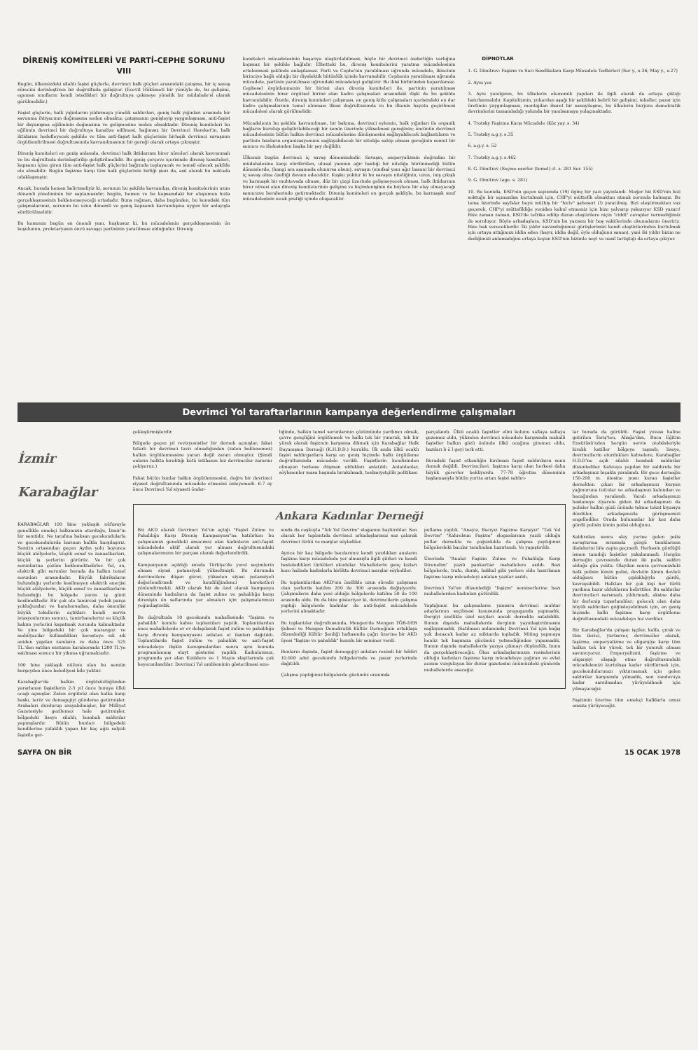DİRENİŞ KOMİTELERİ VE PARTİ-CEPHE SORUNU
VIII
Bugün, ülkemizdeki silahlı faşist güçlerle, devrimci halk güçleri arasındaki çatışma, bir iç savaş sürecini derinleştiren bir doğrultuda gelişiyor. (Ecevit Hükümeti bir yönüyle de, bu gelişimi, egemen sınıfların kendi istedikleri bir doğrultuya çekmeye yönelik bir müdahale'si olarak görülmelidir.)
Faşist güçlerin, halk yığınlarını yıldırmaya yönelik saldırıları, geniş halk yığınları arasında bir savunma ihtiyacının doğmasına neden olmakta; çatışmanın genişleyip yaygınlaşması, anti-faşist bir dayanışma eğiliminin doğmasına ve gelişmesine neden olmaktadır. Direniş komiteleri bu eğilimin devrimci bir doğrultuya kanalize edilmesi, bağımsız bir Devrimci Hareket'in, halk iktidarını hedefleyecek şekilde ve tüm anti-faşist halk güçlerinin birleşik devrimci savaşının örgütlendirilmesi doğrultusunda kavranılmasının bir gereği olarak ortaya çıkmıştır.
Direniş komiteleri en geniş anlamda, devrimci halk iktidarının birer nüveleri olarak kavranmalı ve bu doğrultuda derinleştirilip geliştirilmelidir. Bu geniş çerçeve içerisinde direniş komiteleri, kapsamı içine giren tüm anti-faşist halk güçlerini bağrında toplayacak ve temsil edecek şekilde ele alınabilir. Bugün faşizme karşı tüm halk güçlerinin birliği şiarı da, asıl olarak bu noktada odaklaşmıştır.
Ancak, burada hemen belirtmeliyiz ki, sorunun bu şekilde kavranılışı, direniş komitelerinin uzun dönemli yöneliminin bir saptamasıdır; bugün, hemen ve bu kapsamdaki bir oluşumun hızla gerçekleşmesinin beklenemeyeceği ortadadır. Buna rağmen, daha bugünden, bu konudaki tüm çalışmalarımız, sorunun bu uzun dönemli ve geniş kapsamlı kavranılışına uygun bir anlayışla sürdürülmelidir.
Bu konunun bugün en önemli yanı, kuşkusuz ki, bu mücadelenin gerçekleşmesinin ön koşulunun, proletaryanın öncü savaşçı partisinin yaratılması olduğudur. Direniş
komiteleri mücadelesinin başarıya ulaştırılabilmesi, böyle bir devrimci önderliğin varlığına kopmaz bir şekilde bağlıdır. Elbetteki bu, direniş komitelerini yaratma mücadelesinin ertelenmesi şeklinde anlaşılamaz. Parti ve Cephe'nin yaratılması uğrunda mücadele, ikincinin birinciye bağlı olduğu bir diyalektik bütünlük içinde kavranabilir. Cephenin yaratılması uğrunda mücadele, partinin yaratılması uğrundaki mücadeleyi geliştirir. Bu ikisi birbirinden koparılamaz. Cephesel örgütlenmenin bir birimi olan direniş komiteleri ile, partinin yaratılması mücadelesinin birer örgütsel birimi olan kadro çalışmaları arasındaki ilişki de bu şekilde kavranılabilir. Özetle, direniş komiteleri çalışması, en geniş kitle çalışmaları içerisindeki en dar kadro çalışmalarının temel alınması ilkesi doğrultusunda ve bu ilkenin hayata geçirilmesi mücadelesi olarak görülmelidir.
Mücadelenin bu şekilde kavranılması, bir bakıma, devrimci eylemin, halk yığınları ile organik bağların kurulup geliştirilebileceği bir zemin üzerinde yükselmesi gereğinin; öncünün devrimci mücadelesinin bütün halkın devrimci mücadelesine dönüşmesini sağlayabilecek bağlantıların ve partinin bunların organizasyonunu sağlayabilecek bir niteliğe sahip olması gereğinin somut bir sonucu ve ifadesinden başka bir şey değildir.
Ülkemiz bugün devrimci iç savaş dönemindedir. Savaşın, emperyalizmin doğrudan bir müdahalesine karşı sürdürülen, ulusal yanının ağır bastığı bir niteliğe bürünmediği bütün dönemlerde, (hangi ara aşamada olunursa olsun), savaşın (sınıfsal yanı ağır basan) bir devrimci iç savaş olma özelliği devam edecektir. Kuşku yoktur ki bu savaşın niteliğinin, uzun, iniş çıkışlı ve karmaşık bir muhtevada olması, düz bir çizgi üzerinde gelişmeyecek olması, halk iktidarının birer nüvesi olan direniş komitelerinin gelişimi ve biçimlenişinin de böylece bir olay olmayacağı sonucunu beraberinde getirmektedir. Direniş komiteleri en gerçek şekliyle, bu karmaşık sınıf mücadelesinin sıcak pratiği içinde oluşacaktır.
DİPNOTLAR
1. G. Dimitrov: Faşizm ve Sarı Sendikalara Karşı Mücadele Tedbirleri (Ser y., s.36; May y., s.27)
2. Aynı yer.
3. Aynı yanılgının, bu ülkelerin ekonomik yapıları ile ilgili olarak da ortaya çıktığı hatırlanmalıdır. Kapitalizmin, yukardan aşağı bir şekildeki belirli bir gelişimi, tekeller, pazar için üretimin yaygınlaşması, montajdan ibaret bir sanayileşme, bu ülkelerin burjuva demokratik devrimlerini tamamladığı yolunda bir yanılsamaya yolaçmaktadır.
4. Trotsky Faşizme Karşı Mücadele (Köz yay. s. 34)
5. Trotsky a.g.y. s.35
6. a.g.y. s. 52
7. Trotsky a.g.y. s.462
8. G. Dimitrov (Seçme eserler (temel) cl. s. 281 Ser. 155)
9. G. Dimitrov (age. s. 281)
10. Bu konuda, KSD'nin geçen sayısında (19) ilginç bir yazı yayınlandı. Meğer biz KSD'nin bizi soktuğu bir açmazdan kurtulmak için, CHP'yi müttefik olmaktan atmak zorunda kalmışız. Bu tema üzerinde sayfalar boyu müthiş bir "hiciv" şaheseri (!) yaratılmış. Bizi eleştirmekten vaz geçerek, CHP'yi müttefikliğe yeniden kabul etmemiz için bize yalvarıp yakarıyor KSD yazarı! Bize zaman zaman, KSD'de tefrika edilip duran eleştirilere niçin "ciddi" cevaplar vermediğimiz de soruluyor. Böyle arkadaşlara, KSD'nin bu yazısını bir boş vakitlerinde okumalarını öneririz. Bize hak vereceklerdir. İki yıldır savunduğumuz görüşlerimizi kendi eleştirilerinden kurtulmak için ortaya attığımızı iddia eden (hayır, iddia değil, öyle olduğunu sanan), yani iki yıldır bizim ne dediğimizi anlamadığını ortaya koyan KSD'nin bizimle neyi ve nasıl tartıştığı da ortaya çıkıyor.
Devrimci Yol taraftarlarının kampanya değerlendirme çalışmaları
İzmir
Karabağlar
KARABAĞLAR 100 bine yaklaşık nüfusuyla genellikle emekçi halkımızın oturduğu, İzmir'in bir semtidir. Ne tarafına baksan gecekondularla ve gecekondularda barınan halkla karşılaşırız. Semtin ortasından geçen Aydın yolu boyunca küçük atölyelerle, küçük esnaf ve zanaatkarları, küçük iş yerlerini görürüz. Ve bir çok sorunlarına çözüm beklemektedirler. Yol, su, elektrik gibi sorunlar burada da halkın temel sorunları arasındadır. Büyük fabrikaların bulunduğu yerlerde kesilmeyen elektrik enerjisi küçük atölyelerin, küçük esnaf ve zanaatkarların bulunduğu bu bölgede yarım iş günü kesilmektedir. Bir çok oto tamircisi yedek parça yokluğundan ve karaborsadan, daha önemlisi büyük tekellerin açtıkları kendi servis istasyonlarının sonucu, tamirhanelerini ve küçük bakım yerlerini kapatmak zorunda kalmaktadır. Ve yine bölgedeki bir çok marangoz ve mobilyacılar kullandıkları keresteye sık sık aniden yapılan zamların ve daha önce 525 TL.'den satılan suntanın karaborsada 1200 TL'ye satılması sonucu bir yıkıma uğramaktadır.
100 bine yaklaşık nüfusu olan bu semtin herşeyden önce belediyesi bile yoktur.
Karabağlar'da halkın örgütsüzlüğünden yararlanan faşistlerin 2-3 yıl önce buraya ülkü ocağı açmışlar. Zaten örgütsüz olan halka karşı baskı, terör ve demagojiyi gündeme getirmişler. Arabaları durdurup arayabilmişler, bir Milliyet Gazetesiyle gezilemez hale getirmişler, bölgedeki liseye silahlı, bombalı saldırılar yapmışlardır. Bütün bunları bölgedeki kendilerine yataklık yapan bir kaç ağzı salyalı faşistle ger-
çekleştirmişlerdir.
Bölgede geçen yıl revizyonistler bir dernek açmışlar, fakat tutarlı bir devrimci tavrı olmadığından (zaten beklenemez) halkın örgütlenmesine yararı değil zararı olmuştur. (Şimdi onların halkta bıraktığı kötü intibanın biz devrimciler zararını çekiyoruz.)
Fakat bütün bunlar halkın örgütlenmesini, doğru bir devrimci siyaset doğrultusunda mücadele etmesini önleyemedi. 6-7 ay önce Devrimci Yol siyaseti önder-
liğinde, halkın temel sorunlarının çözümünde yardımcı olmak, çevre gençliğini örgütlemek ve halkı tek bir yumruk, tek bir yürek olarak faşizmin karşısına dikmek için Karabağlar Halk Dayanışma Derneği (K.H.D.D.) kuruldu. İlk anda ülkü ocaklı faşist saldırganlara karşı en geniş biçimde halkı örgütleme doğrultusunda mücadele verildi. Faşistlerin kendisinden olmayan herkese düşman oldukları anlatıldı. Anlatılanlar, söylenenler masa başında bırakılmadı, teslimiyetçilik politikası
parçalandı. Ülkü ocaklı faşistler elini kolunu sallaya sallaya gezemez oldu, yükselen devrimci mücadele karşısında mahalli faşistler halkın gözü önünde ülkü ocağına giremez oldu, bazıları b ö l geyi terk etti.
Buradaki faşist etkenliğin kırılması faşist saldırıların sonu demek değildi. Devrimcileri, faşizme karşı olan herkesi daha büyük görevler bekliyordu. 77-78 öğretim döneminin başlamasıyla bütün yurtta artan faşist saldırı-
Ankara Kadınlar Derneği
Biz AKD olarak Devrimci Yol'un açtığı "Faşist Zulme ve Pahalılığa Karşı Direniş Kampanyası"na katılırken bu çalışmamızı geneldeki amacımız olan kadınların anti-faşist mücadelede aktif olarak yer alması doğrultusundaki çalışmalarımızın bir parçası olarak değerlendirdik.
Kampanyanın açıldığı sırada Türkiye'de yerel seçimlerin olması siyasi potansiyeli yükseltmişti. Bu durumda devrimcilere düşen görev, yükselen siyasi potansiyeli değerlendirmek ve kendiliğindenci hareketleri yönlendirmekti. AKD olarak biz de özel olarak kampanya döneminde kadınların da faşist zulme ve pahalılığa karşı direnişin ön saflarında yer almaları için çalışmalarımızı yoğunlaştırdık.
Bu doğrultuda 10 gecekondu mahallesinde "faşizm ve pahalılık" konulu kahve toplantıları yaptık. Toplantılardan önce mahallelerde ev ev dolaşılarak faşist zulüm ve pahalılığa karşı direniş kampanyasını anlatan el ilanları dağıtıldı. Toplantılarda faşist zulüm ve pahalılık ve anti-faşist mücadeleye ilişkin konuşmalardan sonra aynı konuda programlanmış slayt gösterisi yapıldı. Kadınlarımız, programda yer alan Kızıldere ve 1 Mayıs slaytlarında çok heyecanlandılar. Devrimci Yol ambleminin gösterilmesi sıra-
sında da coşkuyla "Tek Yol Devrim" sloganını haykırdılar. Son olarak her toplantıda devrimci arkadaşlarımız saz çalarak devrimci türkü ve marşlar söylediler.
Ayrıca bir kaç bölgede bacılarımız kendi yazdıkları anaların faşizme karşı mücadelede yer almasıyla ilgili şiirleri ve kendi besteledikleri türküleri okudular. Mahallelerin genç kızları koro halinde kadınlarla birlikte devrimci marşlar söylediler.
Bu toplantılardan AKD'nin özellikle uzun süredir çalışması olan yerlerde katılım 200 ile 300 arasında değişiyordu. Çalışmaların daha yeni olduğu bölgelerde katılım 50 ile 100 arasında oldu. Bu da bize gösteriyor ki, devrimcilerin çalışma yaptığı bölgelerde kadınlar da anti-faşist mücadelede yerlerini almaktadır.
Bu toplantılar doğrultusunda, Mengen'de Mengen TÖB-DER Şubesi ve Mengen Demokratik Kültür Derneğinin ortaklaşa düzenlediği Kültür Şenliği haftasında çağrı üzerine bir AKD üyesi "faşizm ve pahalılık" konulu bir seminer verdi.
Bunların dışında, faşist demogojiyi anlatan resimli bir bildiri 10.000 adet gecekondu bölgelerinde ve pazar yerlerinde dağıtıldı.
Çalışma yaptığımız bölgelerde gücümüz oranında
pullama yaptık. "Anayız, Bacıyız Faşizme Karşıyız" "Tek Yol Devrim" "Kahrolsun Faşizm" sloganlarının yazılı olduğu pullar dernekte ve çoğunlukla da çalışma yaptığımız bölgelerdeki bacılar tarafından hazırlandı. Ve yapıştırıldı.
Üzerinde "Analar Faşizm Zulme ve Pahalılığa Karşı Direnelim" yazılı pankartlar mahallelere asıldı. Bazı bölgelerde, trafo, durak, bakkal gibi yerlere elde hazırlanan faşizme karşı mücadeleyi anlatan yazılar asıldı.
Devrimci Yol'un düzenlediği "faşizm" seminerlerine bazı mahallelerden kadınları götürdük.
Yaptığımız bu çalışmaların yanısıra devrimci muhtar adaylarının seçilmesi konusunda propoganda yapmadık. Dergiyi özellikle özel sayıları ancak dernekte satabildik. Bunun dışında mahallelerde derginin yayınlaştırılmasını sağlayamadık. (Satılması anlamında) Devrimci Yol için bağış yok denecek kadar az miktarda topladık. Miting yapmaya henüz tek başımıza gücümüz yetmediğinden yapamadık. Bunun dışında mahallelerde yazıya çıkmayı düşündük, bunu da gerçekleştireceğiz. Ölen arkadaşlarımızın resimlerinin olduğu kadınları faşizme karşı mücadeleye çağıran ve evlat acısını vurgulayan bir duvar gazetesini önümüzdeki günlerde mahallelerde asacağız.
lar burada da görüldü. Faşist yuvası haline getirilen Tariş'ten, Aliağa'dan, Buca Eğitim Enstitüsü'nden hergün servis otobüsleriyle kiralık katiller bölgeye taşındı; liseye, devrimcilerin oturdukları kahvelere, Karabağlar H.D.D'ne açık silahlı bombalı saldırılar düzenlediler. Kahveye yapılan bir saldırıda bir arkadaşımız bıçakla yaralandı. Bir gece derneğin 150-200 m. ötesine pusu kuran faşistler dernekten çıkan bir arkadaşımızı kurşun yağmuruna tuttular ve arkadaşımız kolundan ve bacağından yaralandı. Yaralı arkadaşımızı hastaneye ziyarete giden iki arkadaşımızı da polisler halkın gözü önünde tekme tokat kıyasıya dövdüler, arkadaşımızla görüşmemizi engellediler. Orada bulunanlar bir kez daha gördü polisin kimin polisi olduğunu.
Saldırıdan sonra olay yerine gelen polis soruşturma sırasında görgü tanıklarının ifadelerini bile zapta geçmedi. Herkesin gördüğü ismen tanıdığı faşistler yakalanmadı. Hergün derneğin çevresinde duran iki polis, saldırı olduğu gün yoktu. Olaydan sonra çevremizdeki halk polisin kimin polisi, devletin kimin devleti olduğunu bütün çıplaklığıyla gördü, kavrayabildi. Halktan bir çok kişi her türlü yardıma hazır olduklarını belirttiler. Bu saldırılar devrimcileri sarsmadı, yıldırmadı, aksine daha bir derlenip toparlandılar; gelecek olan daha büyük saldırıları göğüsleyebilmek için, en geniş biçimde halkı faşizme karşı örgütleme doğrultusundaki mücadeleye hız verdiler.
Biz Karabağlar'da çalışan işçiler, kalfa, çırak ve tüm ilerici, yurtsever, devrimciler olarak, faşizme, emperyalizme ve oligarşiye karşı tüm halkın tek bir yürek, tek bir yumruk olması savunuyoruz. Emperyalizmi, faşizme ve oligarşiyi alaşağı etme doğrultusundaki mücadelemizi kurtuluşa kadar sürdürmek için, gecekondularımızı yıktırmamak için gelen saldırılar karşısında yılmadık, son randevuya kadar sarsılmadan yürüyebilmek için yılmayacağız.
Faşizmin üzerine tüm emekçi halklarla omuz omuza yürüyeceğiz.
SAYFA ON BİR 15 OCAK 1978